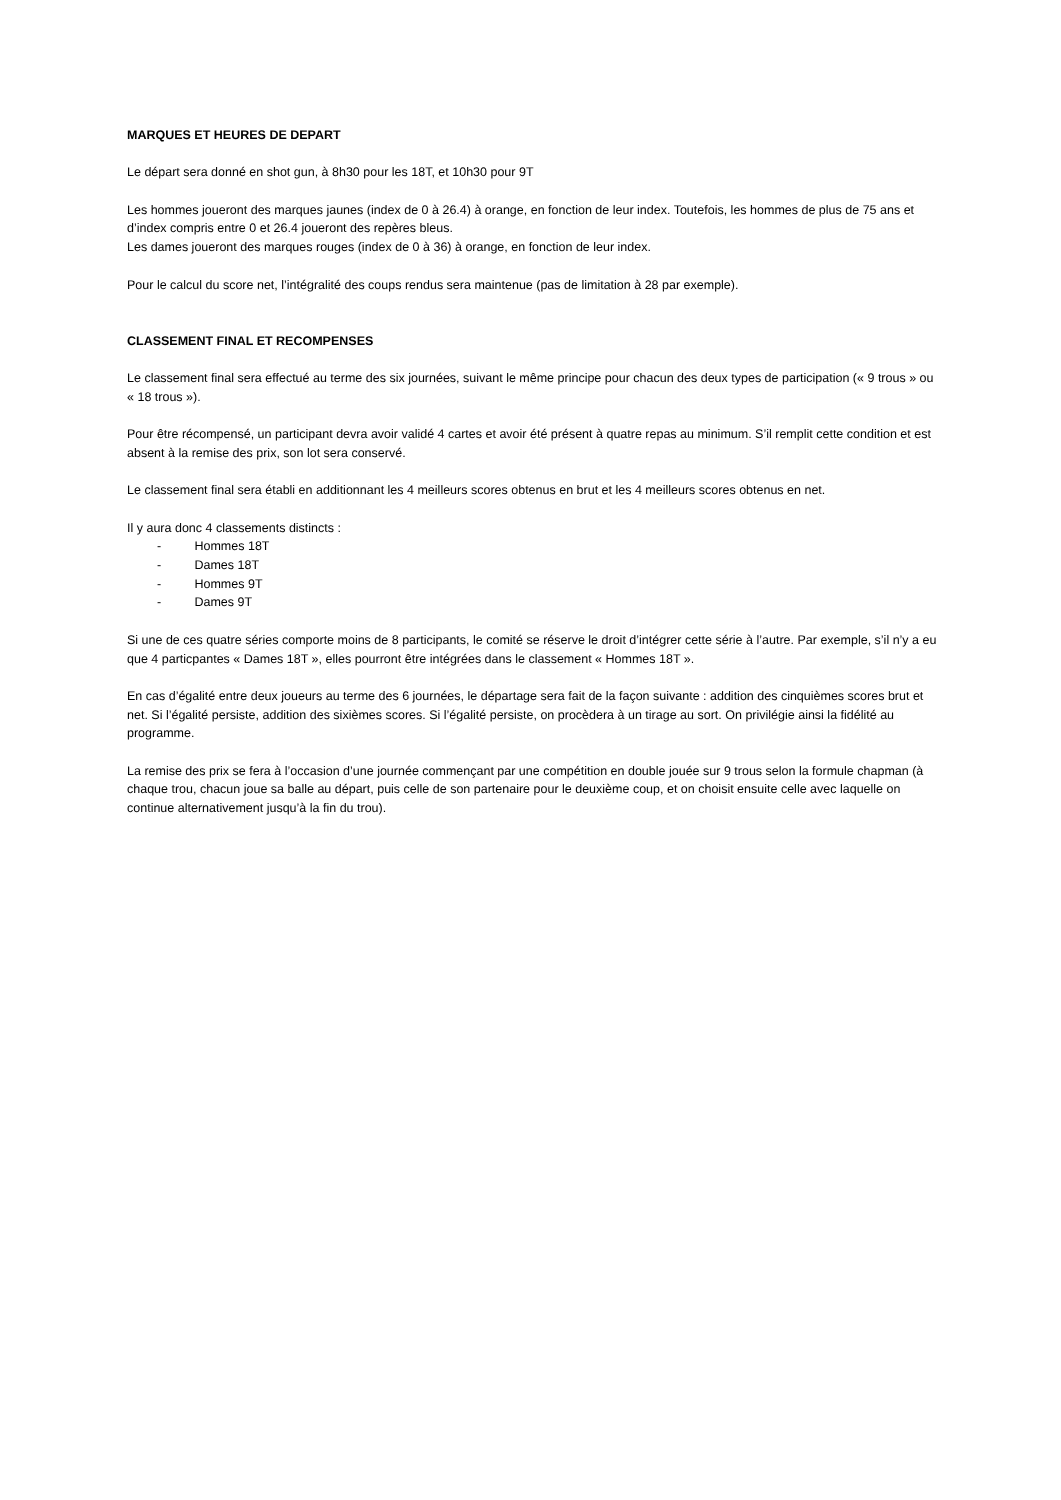MARQUES ET HEURES DE DEPART
Le départ sera donné en shot gun, à 8h30 pour les 18T, et 10h30 pour 9T
Les hommes joueront des marques jaunes (index de 0 à 26.4) à orange, en fonction de leur index. Toutefois, les hommes de plus de 75 ans et d’index compris entre 0 et 26.4 joueront des repères bleus.
Les dames joueront des marques rouges (index de 0 à 36) à orange, en fonction de leur index.
Pour le calcul du score net, l’intégralité des coups rendus sera maintenue (pas de limitation à 28 par exemple).
CLASSEMENT FINAL ET RECOMPENSES
Le classement final sera effectué au terme des six journées, suivant le même principe pour chacun des deux types de participation (« 9 trous » ou « 18 trous »).
Pour être récompensé, un participant devra avoir validé 4 cartes et avoir été présent à quatre repas au minimum. S’il remplit cette condition et est absent à la remise des prix, son lot sera conservé.
Le classement final sera établi en additionnant les 4 meilleurs scores obtenus en brut et les 4 meilleurs scores obtenus en net.
Il y aura donc 4 classements distincts :
- Hommes 18T
- Dames 18T
- Hommes 9T
- Dames 9T
Si une de ces quatre séries comporte moins de 8 participants, le comité se réserve le droit d’intégrer cette série à l’autre. Par exemple, s’il n’y a eu que 4 particpantes « Dames 18T », elles pourront être intégrées dans le classement « Hommes 18T ».
En cas d’égalité entre deux joueurs au terme des 6 journées, le départage sera fait de la façon suivante : addition des cinquièmes scores brut et net. Si l’égalité persiste, addition des sixièmes scores. Si l’égalité persiste, on procèdera à un tirage au sort. On privilégie ainsi la fidélité au programme.
La remise des prix se fera à l’occasion d’une journée commençant par une compétition en double jouée sur 9 trous selon la formule chapman (à chaque trou, chacun joue sa balle au départ, puis celle de son partenaire pour le deuxième coup, et on choisit ensuite celle avec laquelle on continue alternativement jusqu’à la fin du trou).